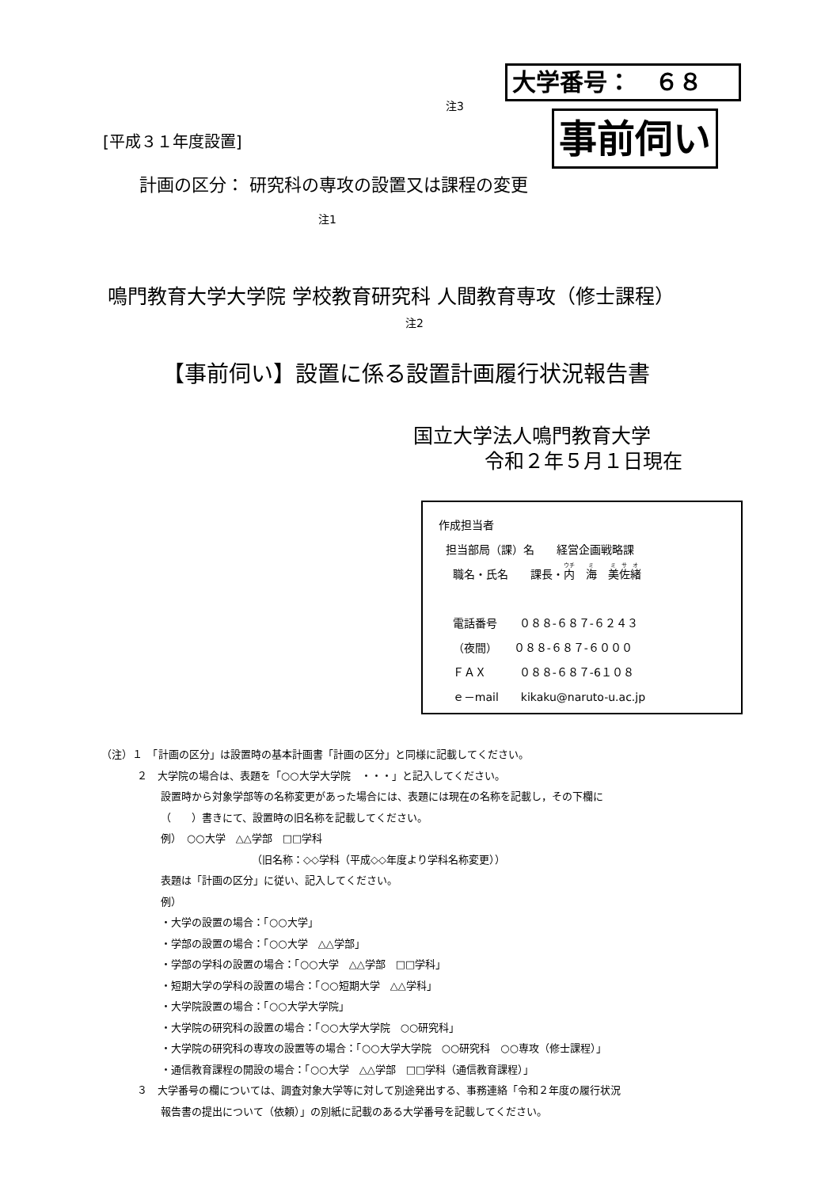大学番号：　６８
注3
事前伺い
[平成３１年度設置]
計画の区分： 研究科の専攻の設置又は課程の変更
注1
鳴門教育大学大学院 学校教育研究科 人間教育専攻（修士課程）
注2
【事前伺い】設置に係る設置計画履行状況報告書
国立大学法人鳴門教育大学
令和２年５月１日現在
作成担当者
担当部局（課）名　　経営企画戦略課
職名・氏名　　課長・内　海　美佐緒
電話番号　　０８８-６８７-６２４３
（夜間）　　０８８-６８７-６０００
ＦＡＸ　　　０８８-６８７-6１０８
ｅ－mail　　kikaku@naruto-u.ac.jp
（注）１　「計画の区分」は設置時の基本計画書「計画の区分」と同様に記載してください。
２　大学院の場合は、表題を「○○大学大学院　・・・」と記入してください。
設置時から対象学部等の名称変更があった場合には、表題には現在の名称を記載し，その下欄に
（　　）書きにて、設置時の旧名称を記載してください。
例）　○○大学　△△学部　□□学科
（旧名称：◇◇学科（平成◇◇年度より学科名称変更））
表題は「計画の区分」に従い、記入してください。
例）
・大学の設置の場合：「○○大学」
・学部の設置の場合：「○○大学　△△学部」
・学部の学科の設置の場合：「○○大学　△△学部　□□学科」
・短期大学の学科の設置の場合：「○○短期大学　△△学科」
・大学院設置の場合：「○○大学大学院」
・大学院の研究科の設置の場合：「○○大学大学院　○○研究科」
・大学院の研究科の専攻の設置等の場合：「○○大学大学院　○○研究科　○○専攻（修士課程）」
・通信教育課程の開設の場合：「○○大学　△△学部　□□学科（通信教育課程）」
３　大学番号の欄については、調査対象大学等に対して別途発出する、事務連絡「令和２年度の履行状況
報告書の提出について（依頼）」の別紙に記載のある大学番号を記載してください。